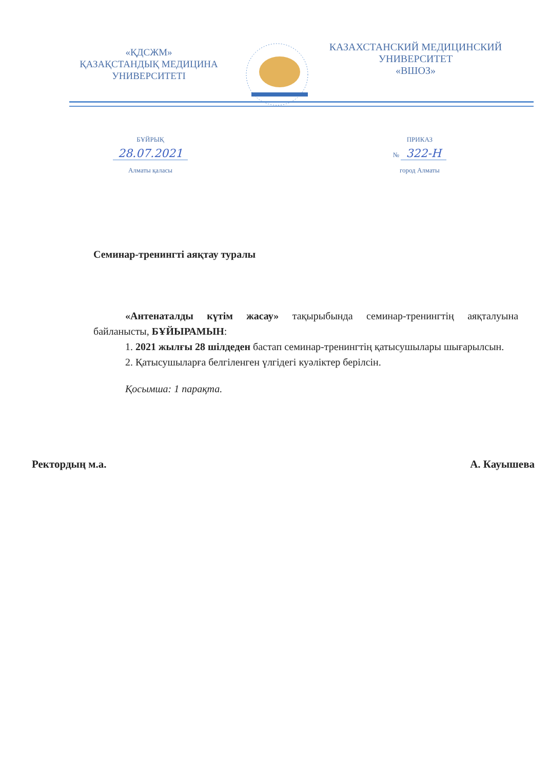«ҚДСЖМ»
ҚАЗАҚСТАНДЫҚ МЕДИЦИНА
УНИВЕРСИТЕТІ
КАЗАХСТАНСКИЙ МЕДИЦИНСКИЙ
УНИВЕРСИТЕТ
«ВШОЗ»
БҰЙРЫҚ
28.07.2021
Алматы қаласы
ПРИКАЗ
№ 322-Н
город Алматы
Семинар-тренингті аяқтау туралы
«Антенаталды күтім жасау» тақырыбында семинар-тренингтің аяқталуына байланысты, БҰЙЫРАМЫН:
1. 2021 жылғы 28 шілдеден бастап семинар-тренингтің қатысушылары шығарылсын.
2. Қатысушыларға белгіленген үлгідегі куәліктер берілсін.
Қосымша: 1 парақта.
Ректордың м.а. А. Кауышева